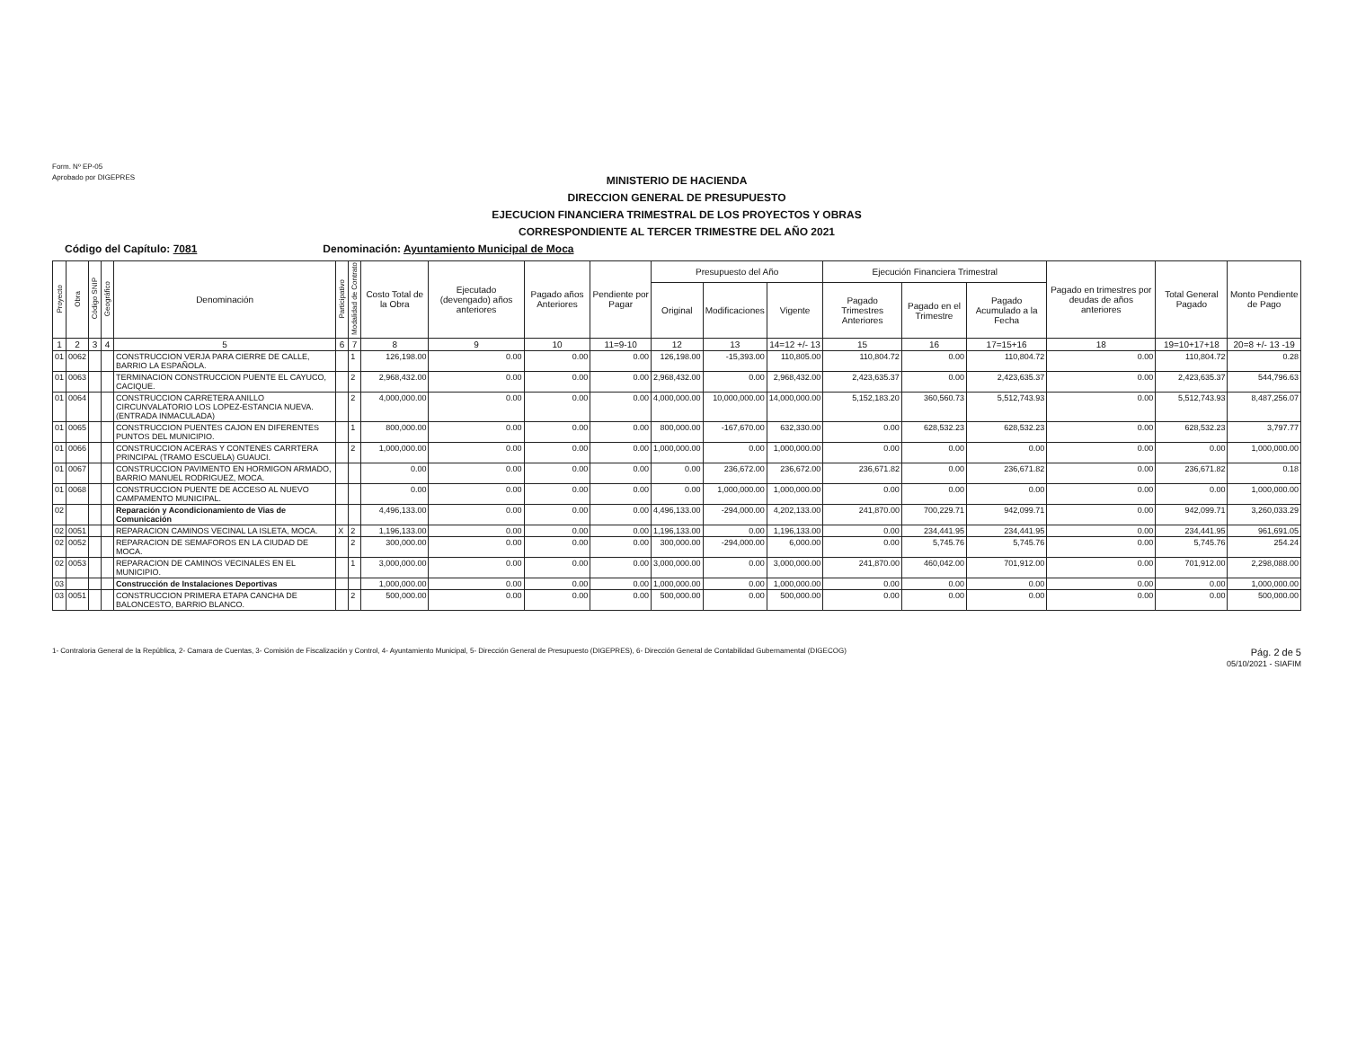Form. Nº EP-05
Aprobado por DIGEPRES
MINISTERIO DE HACIENDA
DIRECCION GENERAL DE PRESUPUESTO
EJECUCION FINANCIERA TRIMESTRAL DE LOS PROYECTOS Y OBRAS
CORRESPONDIENTE AL TERCER TRIMESTRE DEL AÑO 2021
Código del Capítulo: 7081 Denominación: Ayuntamiento Municipal de Moca
| Proyecto | Obra | Código SNIP | Geográfico | Denominación | Participativo | Modalidad de Contrato | Costo Total de la Obra | Ejecutado (devengado) años anteriores | Pagado años Anteriores | Pendiente por Pagar | Presupuesto del Año | | | Ejecución Financiera Trimestral | | | Pagado en trimestres por deudas de años anteriores | Total General Pagado | Monto Pendiente de Pago |
| --- | --- | --- | --- | --- | --- | --- | --- | --- | --- | --- | --- | --- | --- | --- | --- | --- | --- | --- | --- |
| | | | | | | | | | | | Original | Modificaciones | Vigente | Pagado Trimestres Anteriores | Pagado en el Trimestre | Pagado Acumulado a la Fecha | | | |
| 1 | 2 | 3 | 4 | 5 | 6 | 7 | 8 | 9 | 10 | 11=9-10 | 12 | 13 | 14=12 +/- 13 | 15 | 16 | 17=15+16 | 18 | 19=10+17+18 | 20=8 +/- 13 -19 |
| 01 | 0062 | | | CONSTRUCCION VERJA PARA CIERRE DE CALLE, BARRIO LA ESPAÑOLA. | | 1 | 126,198.00 | 0.00 | 0.00 | 0.00 | 126,198.00 | -15,393.00 | 110,805.00 | 110,804.72 | 0.00 | 110,804.72 | 0.00 | 110,804.72 | 0.28 |
| 01 | 0063 | | | TERMINACION CONSTRUCCION PUENTE EL CAYUCO, CACIQUE. | | 2 | 2,968,432.00 | 0.00 | 0.00 | 0.00 | 2,968,432.00 | 0.00 | 2,968,432.00 | 2,423,635.37 | 0.00 | 2,423,635.37 | 0.00 | 2,423,635.37 | 544,796.63 |
| 01 | 0064 | | | CONSTRUCCION CARRETERA ANILLO CIRCUNVALATORIO LOS LOPEZ-ESTANCIA NUEVA. (ENTRADA INMACULADA) | | 2 | 4,000,000.00 | 0.00 | 0.00 | 0.00 | 4,000,000.00 | 10,000,000.00 | 14,000,000.00 | 5,152,183.20 | 360,560.73 | 5,512,743.93 | 0.00 | 5,512,743.93 | 8,487,256.07 |
| 01 | 0065 | | | CONSTRUCCION PUENTES CAJON EN DIFERENTES PUNTOS DEL MUNICIPIO. | | 1 | 800,000.00 | 0.00 | 0.00 | 0.00 | 800,000.00 | -167,670.00 | 632,330.00 | 0.00 | 628,532.23 | 628,532.23 | 0.00 | 628,532.23 | 3,797.77 |
| 01 | 0066 | | | CONSTRUCCION ACERAS Y CONTENES CARRTERA PRINCIPAL (TRAMO ESCUELA) GUAUCI. | | 2 | 1,000,000.00 | 0.00 | 0.00 | 0.00 | 1,000,000.00 | 0.00 | 1,000,000.00 | 0.00 | 0.00 | 0.00 | 0.00 | 0.00 | 1,000,000.00 |
| 01 | 0067 | | | CONSTRUCCION PAVIMENTO EN HORMIGON ARMADO, BARRIO MANUEL RODRIGUEZ, MOCA. | | | 0.00 | 0.00 | 0.00 | 0.00 | 0.00 | 236,672.00 | 236,672.00 | 236,671.82 | 0.00 | 236,671.82 | 0.00 | 236,671.82 | 0.18 |
| 01 | 0068 | | | CONSTRUCCION PUENTE DE ACCESO AL NUEVO CAMPAMENTO MUNICIPAL. | | | 0.00 | 0.00 | 0.00 | 0.00 | 0.00 | 1,000,000.00 | 1,000,000.00 | 0.00 | 0.00 | 0.00 | 0.00 | 0.00 | 1,000,000.00 |
| 02 | | | | Reparación y Acondicionamiento de Vias de Comunicación | | | 4,496,133.00 | 0.00 | 0.00 | 0.00 | 4,496,133.00 | -294,000.00 | 4,202,133.00 | 241,870.00 | 700,229.71 | 942,099.71 | 0.00 | 942,099.71 | 3,260,033.29 |
| 02 | 0051 | | | REPARACION CAMINOS VECINAL LA ISLETA, MOCA. | X | 2 | 1,196,133.00 | 0.00 | 0.00 | 0.00 | 1,196,133.00 | 0.00 | 1,196,133.00 | 0.00 | 234,441.95 | 234,441.95 | 0.00 | 234,441.95 | 961,691.05 |
| 02 | 0052 | | | REPARACION DE SEMAFOROS EN LA CIUDAD DE MOCA. | | 2 | 300,000.00 | 0.00 | 0.00 | 0.00 | 300,000.00 | -294,000.00 | 6,000.00 | 0.00 | 5,745.76 | 5,745.76 | 0.00 | 5,745.76 | 254.24 |
| 02 | 0053 | | | REPARACION DE CAMINOS VECINALES EN EL MUNICIPIO. | | 1 | 3,000,000.00 | 0.00 | 0.00 | 0.00 | 3,000,000.00 | 0.00 | 3,000,000.00 | 241,870.00 | 460,042.00 | 701,912.00 | 0.00 | 701,912.00 | 2,298,088.00 |
| 03 | | | | Construcción de Instalaciones Deportivas | | | 1,000,000.00 | 0.00 | 0.00 | 0.00 | 1,000,000.00 | 0.00 | 1,000,000.00 | 0.00 | 0.00 | 0.00 | 0.00 | 0.00 | 1,000,000.00 |
| 03 | 0051 | | | CONSTRUCCION PRIMERA ETAPA CANCHA DE BALONCESTO, BARRIO BLANCO. | | 2 | 500,000.00 | 0.00 | 0.00 | 0.00 | 500,000.00 | 0.00 | 500,000.00 | 0.00 | 0.00 | 0.00 | 0.00 | 0.00 | 500,000.00 |
1- Contraloria General de la República, 2- Camara de Cuentas, 3- Comisión de Fiscalización y Control, 4- Ayuntamiento Municipal, 5- Dirección General de Presupuesto (DIGEPRES), 6- Dirección General de Contabilidad Gubernamental (DIGECOG)
Pág. 2 de 5
05/10/2021 - SIAFIM